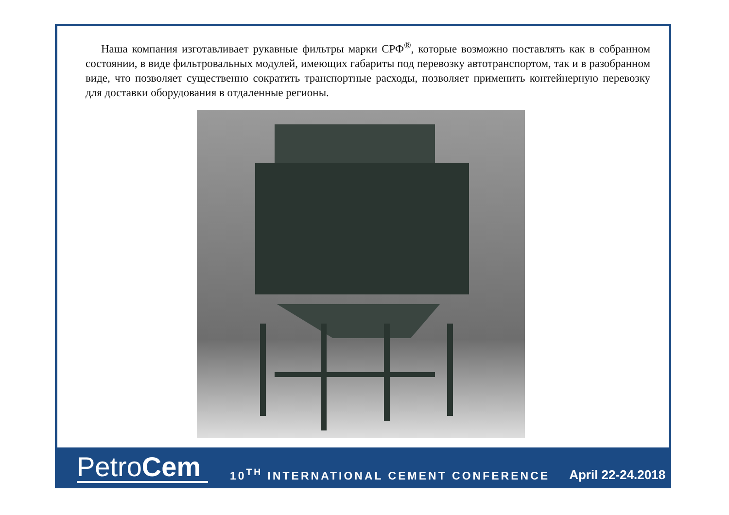Наша компания изготавливает рукавные фильтры марки СРФ<sup>®</sup>, которые возможно поставлять как в собранном состоянии, в виде фильтровальных модулей, имеющих габариты под перевозку автотранспортом, так и в разобранном виде, что позволяет существенно сократить транспортные расходы, позволяет применить контейнерную перевозку для доставки оборудования в отдаленные регионы.
PetroCem
10<sup>TH</sup> INTERNATIONAL CEMENT CONFERENCE
April 22-24.2018